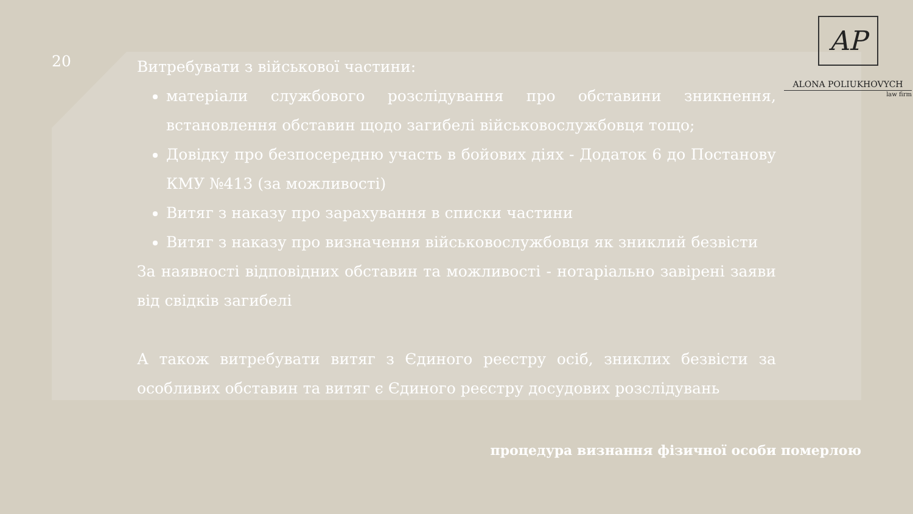20
AP
ALONA POLIUKHOVYCH
law firm
Витребувати з військової частини:
матеріали службового розслідування про обставини зникнення, встановлення обставин щодо загибелі військовослужбовця тощо;
Довідку про безпосередню участь в бойових діях - Додаток 6 до Постанову КМУ №413 (за можливості)
Витяг з наказу про зарахування в списки частини
Витяг з наказу про визначення військовослужбовця як зниклий безвісти
За наявності відповідних обставин та можливості - нотаріально завірені заяви від свідків загибелі
А також витребувати витяг з Єдиного реєстру осіб, зниклих безвісти за особливих обставин та витяг є Єдиного реєстру досудових розслідувань
процедура визнання фізичної особи померлою